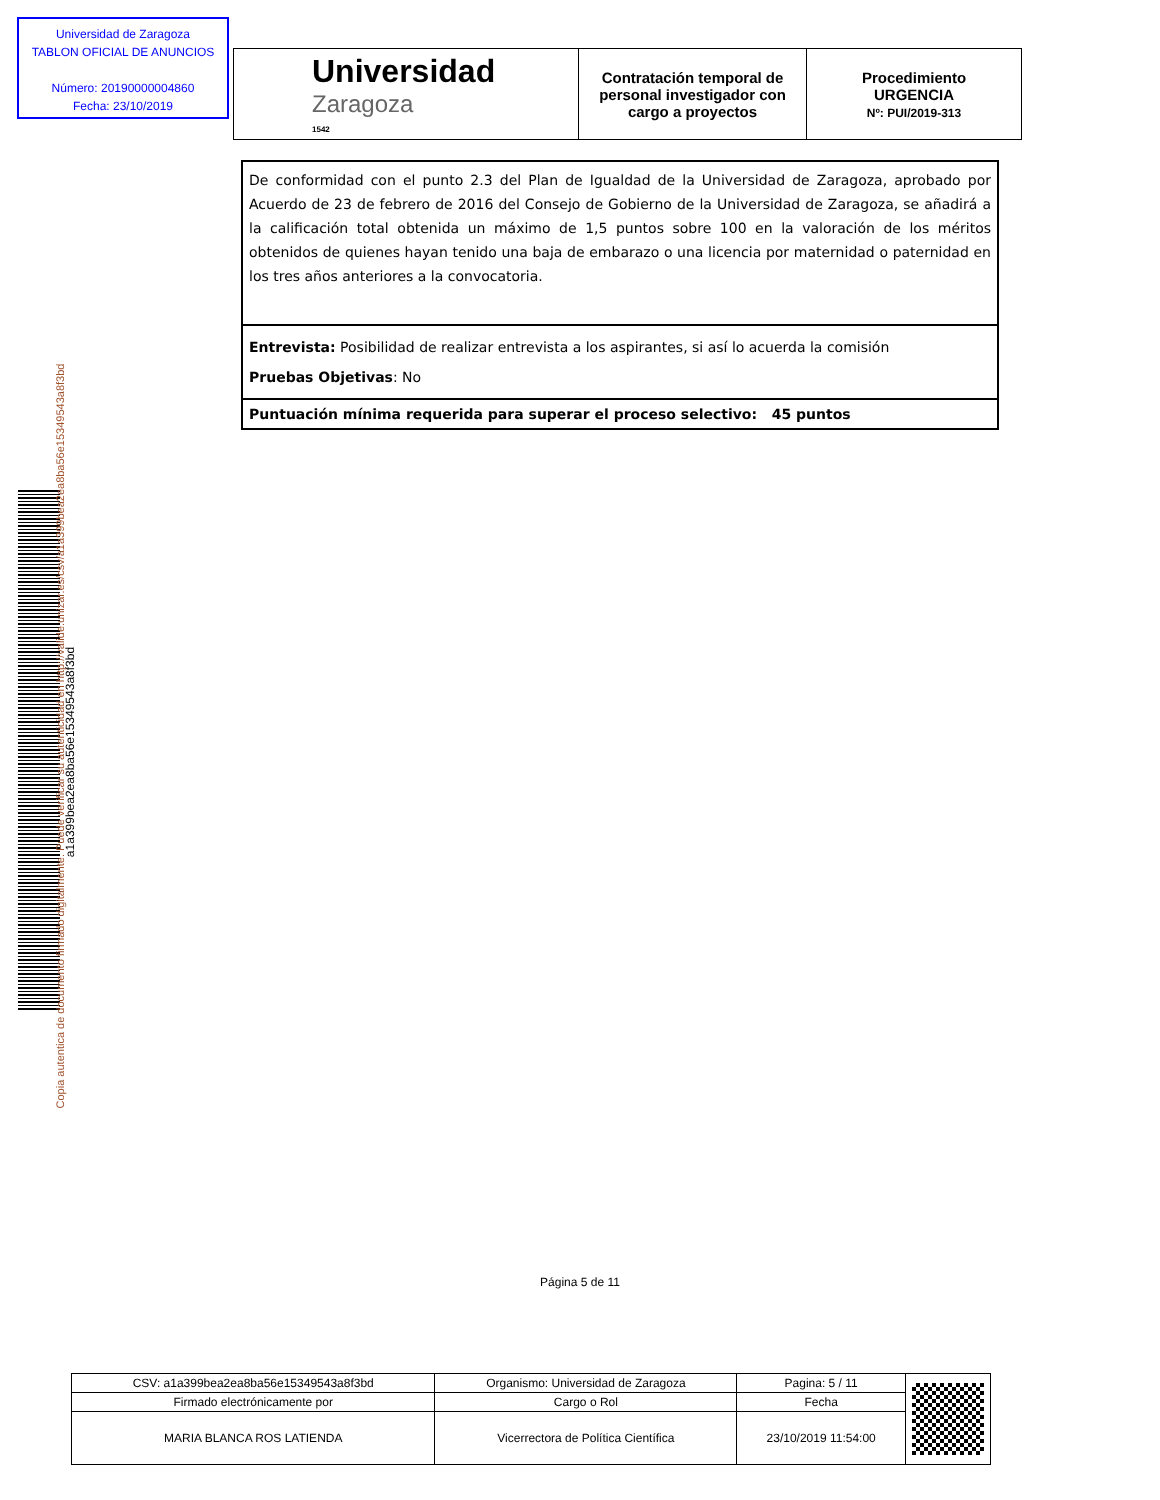Universidad de Zaragoza
TABLON OFICIAL DE ANUNCIOS
Número: 20190000004860
Fecha: 23/10/2019
| Universidad Zaragoza 1542 | Contratación temporal de personal investigador con cargo a proyectos | Procedimiento URGENCIA Nº: PUI/2019-313 |
| De conformidad con el punto 2.3 del Plan de Igualdad de la Universidad de Zaragoza, aprobado por Acuerdo de 23 de febrero de 2016 del Consejo de Gobierno de la Universidad de Zaragoza, se añadirá a la calificación total obtenida un máximo de 1,5 puntos sobre 100 en la valoración de los méritos obtenidos de quienes hayan tenido una baja de embarazo o una licencia por maternidad o paternidad en los tres años anteriores a la convocatoria. |
| Entrevista: Posibilidad de realizar entrevista a los aspirantes, si así lo acuerda la comisión Pruebas Objetivas : No |
| Puntuación mínima requerida para superar el proceso selectivo: 45 puntos |
a1a399bea2ea8ba56e15349543a8f3bd
Copia autentica de documento firmado digitalmente. Puede verificar su autenticidad en http://valide.unizar.es/csv/a1a399bea2ea8ba56e15349543a8f3bd
Página 5 de 11
| CSV: a1a399bea2ea8ba56e15349543a8f3bd | Organismo: Universidad de Zaragoza | Pagina: 5 / 11 | |
| Firmado electrónicamente por | Cargo o Rol | Fecha | |
| MARIA BLANCA ROS LATIENDA | Vicerrectora de Política Científica | 23/10/2019 11:54:00 | |